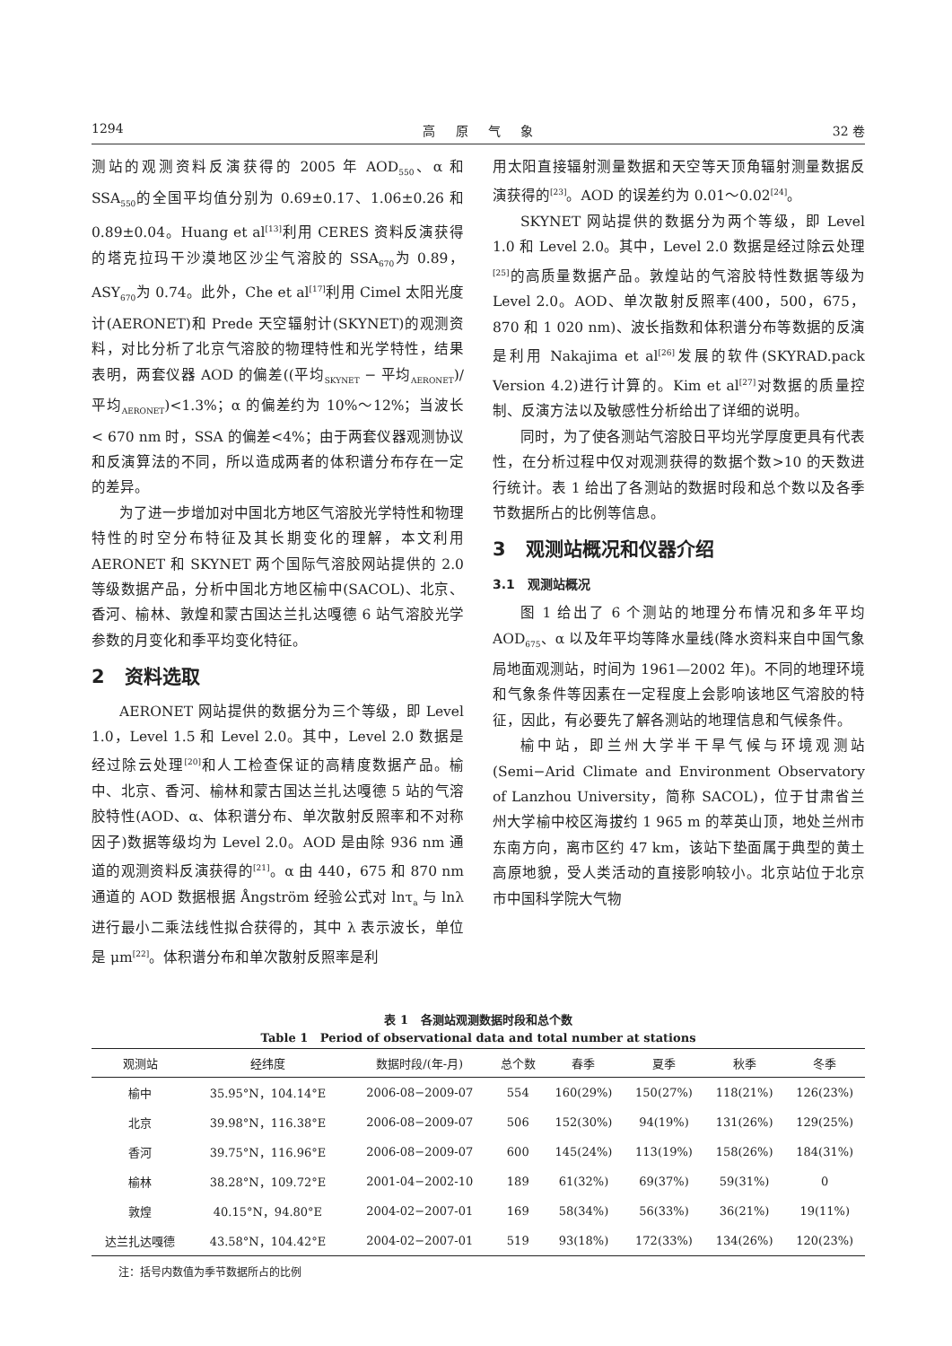1294 高 原 气 象 32 卷
测站的观测资料反演获得的 2005 年 AOD<sub>550</sub>、α 和 SSA<sub>550</sub>的全国平均值分别为 0.69±0.17、1.06±0.26 和 0.89±0.04。Huang et al<sup>[13]</sup>利用 CERES 资料反演获得的塔克拉玛干沙漠地区沙尘气溶胶的 SSA<sub>670</sub>为 0.89，ASY<sub>670</sub>为 0.74。此外，Che et al<sup>[17]</sup>利用 Cimel 太阳光度计(AERONET)和 Prede 天空辐射计(SKYNET)的观测资料，对比分析了北京气溶胶的物理特性和光学特性，结果表明，两套仪器 AOD 的偏差((平均<sub>SKYNET</sub> − 平均<sub>AERONET</sub>)/平均<sub>AERONET</sub>)<1.3%；α 的偏差约为 10%～12%；当波长< 670 nm 时，SSA 的偏差<4%；由于两套仪器观测协议和反演算法的不同，所以造成两者的体积谱分布存在一定的差异。
为了进一步增加对中国北方地区气溶胶光学特性和物理特性的时空分布特征及其长期变化的理解，本文利用 AERONET 和 SKYNET 两个国际气溶胶网站提供的 2.0 等级数据产品，分析中国北方地区榆中(SACOL)、北京、香河、榆林、敦煌和蒙古国达兰扎达嘎德 6 站气溶胶光学参数的月变化和季平均变化特征。
2 资料选取
AERONET 网站提供的数据分为三个等级，即 Level 1.0，Level 1.5 和 Level 2.0。其中，Level 2.0 数据是经过除云处理<sup>[20]</sup>和人工检查保证的高精度数据产品。榆中、北京、香河、榆林和蒙古国达兰扎达嘎德 5 站的气溶胶特性(AOD、α、体积谱分布、单次散射反照率和不对称因子)数据等级均为 Level 2.0。AOD 是由除 936 nm 通道的观测资料反演获得的<sup>[21]</sup>。α 由 440，675 和 870 nm 通道的 AOD 数据根据 Ångström 经验公式对 lnτ<sub>a</sub> 与 lnλ 进行最小二乘法线性拟合获得的，其中 λ 表示波长，单位是 μm<sup>[22]</sup>。体积谱分布和单次散射反照率是利
用太阳直接辐射测量数据和天空等天顶角辐射测量数据反演获得的<sup>[23]</sup>。AOD 的误差约为 0.01～0.02<sup>[24]</sup>。
SKYNET 网站提供的数据分为两个等级，即 Level 1.0 和 Level 2.0。其中，Level 2.0 数据是经过除云处理<sup>[25]</sup>的高质量数据产品。敦煌站的气溶胶特性数据等级为 Level 2.0。AOD、单次散射反照率(400，500，675，870 和 1 020 nm)、波长指数和体积谱分布等数据的反演是利用 Nakajima et al<sup>[26]</sup>发展的软件(SKYRAD.pack Version 4.2)进行计算的。Kim et al<sup>[27]</sup>对数据的质量控制、反演方法以及敏感性分析给出了详细的说明。
同时，为了使各测站气溶胶日平均光学厚度更具有代表性，在分析过程中仅对观测获得的数据个数>10 的天数进行统计。表 1 给出了各测站的数据时段和总个数以及各季节数据所占的比例等信息。
3 观测站概况和仪器介绍
3.1 观测站概况
图 1 给出了 6 个测站的地理分布情况和多年平均 AOD<sub>675</sub>、α 以及年平均等降水量线(降水资料来自中国气象局地面观测站，时间为 1961—2002 年)。不同的地理环境和气象条件等因素在一定程度上会影响该地区气溶胶的特征，因此，有必要先了解各测站的地理信息和气候条件。
榆中站，即兰州大学半干旱气候与环境观测站(Semi−Arid Climate and Environment Observatory of Lanzhou University，简称 SACOL)，位于甘肃省兰州大学榆中校区海拔约 1 965 m 的萃英山顶，地处兰州市东南方向，离市区约 47 km，该站下垫面属于典型的黄土高原地貌，受人类活动的直接影响较小。北京站位于北京市中国科学院大气物
表 1 各测站观测数据时段和总个数
Table 1 Period of observational data and total number at stations
| 观测站 | 经纬度 | 数据时段/(年-月) | 总个数 | 春季 | 夏季 | 秋季 | 冬季 |
| --- | --- | --- | --- | --- | --- | --- | --- |
| 榆中 | 35.95°N，104.14°E | 2006-08−2009-07 | 554 | 160(29%) | 150(27%) | 118(21%) | 126(23%) |
| 北京 | 39.98°N，116.38°E | 2006-08−2009-07 | 506 | 152(30%) | 94(19%) | 131(26%) | 129(25%) |
| 香河 | 39.75°N，116.96°E | 2006-08−2009-07 | 600 | 145(24%) | 113(19%) | 158(26%) | 184(31%) |
| 榆林 | 38.28°N，109.72°E | 2001-04−2002-10 | 189 | 61(32%) | 69(37%) | 59(31%) | 0 |
| 敦煌 | 40.15°N，94.80°E | 2004-02−2007-01 | 169 | 58(34%) | 56(33%) | 36(21%) | 19(11%) |
| 达兰扎达嘎德 | 43.58°N，104.42°E | 2004-02−2007-01 | 519 | 93(18%) | 172(33%) | 134(26%) | 120(23%) |
注：括号内数值为季节数据所占的比例